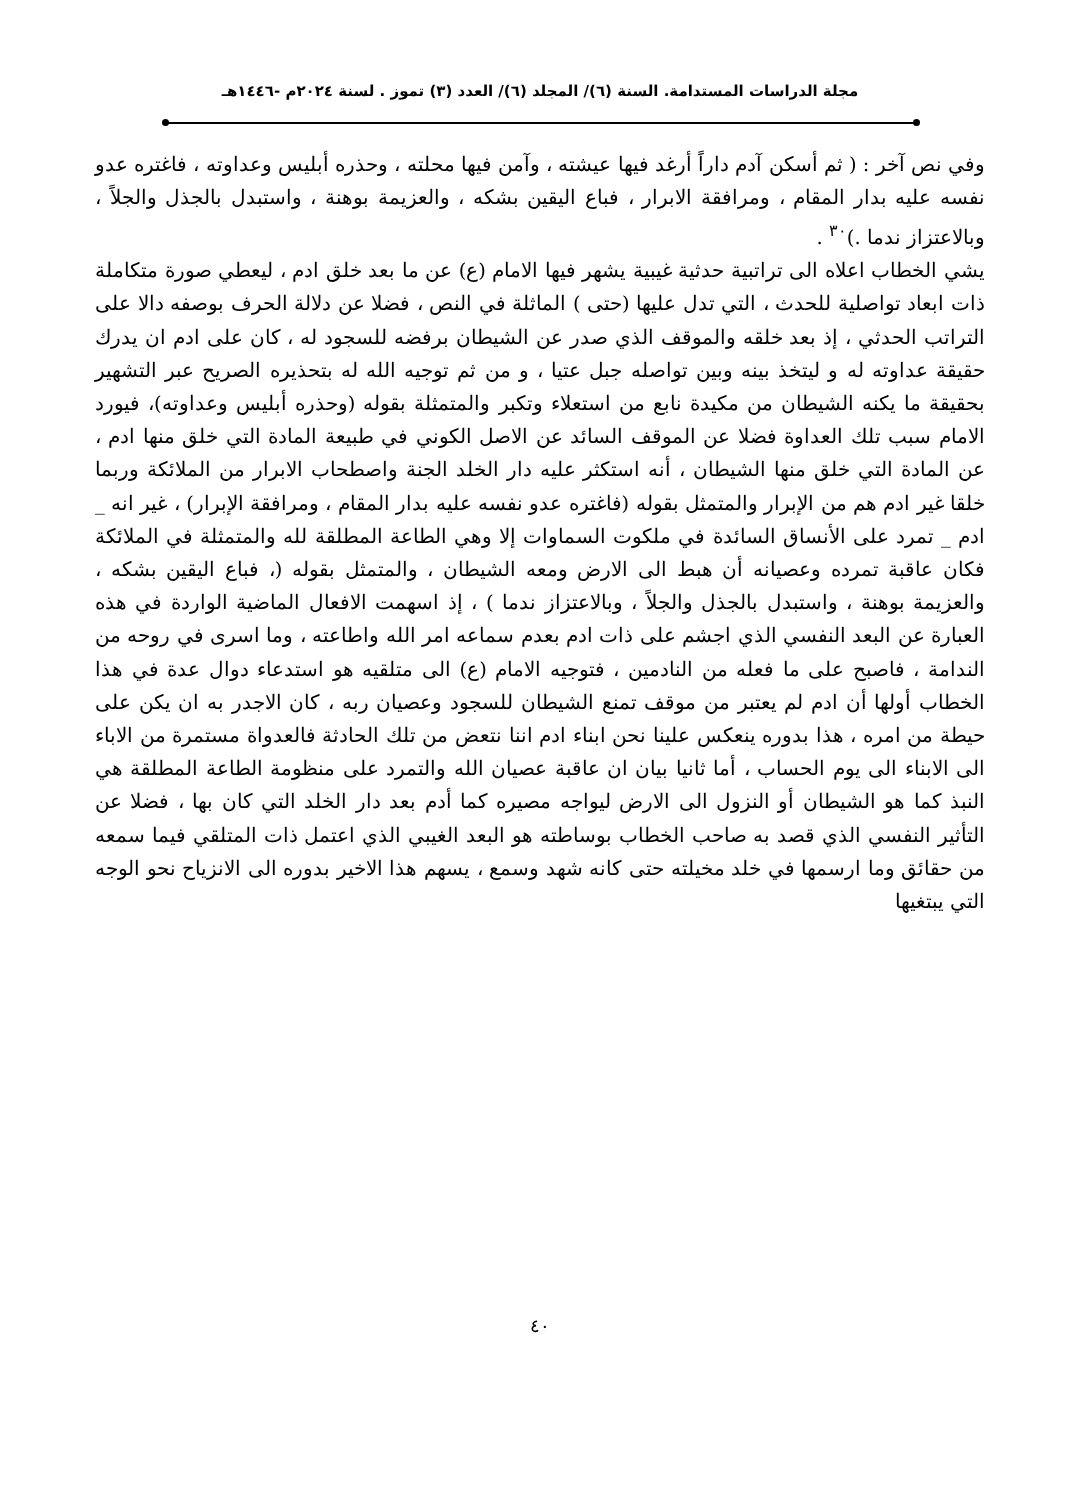مجلة الدراسات المستدامة. السنة (٦)/ المجلد (٦)/ العدد (٣) تموز . لسنة ٢٠٢٤م -١٤٤٦هـ
وفي نص آخر : ( ثم أسكن آدم داراً أرغد فيها عيشته ، وآمن فيها محلته ، وحذره أبليس وعداوته ، فاغتره عدو نفسه عليه بدار المقام ، ومرافقة الابرار ، فباع اليقين بشكه ، والعزيمة بوهنة ، واستبدل بالجذل والجلاً ، وبالاعتزاز ندما .)<sup>٣٠</sup> .
يشي الخطاب اعلاه الى تراتبية حدثية غيبية يشهر فيها الامام (ع) عن ما بعد خلق ادم ، ليعطي صورة متكاملة ذات ابعاد تواصلية للحدث ، التي تدل عليها (حتى ) الماثلة في النص ، فضلا عن دلالة الحرف بوصفه دالا على التراتب الحدثي ، إذ بعد خلقه والموقف الذي صدر عن الشيطان برفضه للسجود له ، كان على ادم ان يدرك حقيقة عداوته له و ليتخذ بينه وبين تواصله جبل عتيا ، و من ثم توجيه الله له بتحذيره الصريح عبر التشهير بحقيقة ما يكنه الشيطان من مكيدة نابع من استعلاء وتكبر والمتمثلة بقوله (وحذره أبليس وعداوته)، فيورد الامام سبب تلك العداوة فضلا عن الموقف السائد عن الاصل الكوني في طبيعة المادة التي خلق منها ادم ، عن المادة التي خلق منها الشيطان ، أنه استكثر عليه دار الخلد الجنة واصطحاب الابرار من الملائكة وربما خلقا غير ادم هم من الإبرار والمتمثل بقوله (فاغتره عدو نفسه عليه بدار المقام ، ومرافقة الإبرار) ، غير انه _ ادم _ تمرد على الأنساق السائدة في ملكوت السماوات إلا وهي الطاعة المطلقة لله والمتمثلة في الملائكة فكان عاقبة تمرده وعصيانه أن هبط الى الارض ومعه الشيطان ، والمتمثل بقوله (، فباع اليقين بشكه ، والعزيمة بوهنة ، واستبدل بالجذل والجلاً ، وبالاعتزاز ندما ) ، إذ اسهمت الافعال الماضية الواردة في هذه العبارة عن البعد النفسي الذي اجشم على ذات ادم بعدم سماعه امر الله واطاعته ، وما اسرى في روحه من الندامة ، فاصبح على ما فعله من النادمين ، فتوجيه الامام (ع) الى متلقيه هو استدعاء دوال عدة في هذا الخطاب أولها أن ادم لم يعتبر من موقف تمنع الشيطان للسجود وعصيان ربه ، كان الاجدر به ان يكن على حيطة من امره ، هذا بدوره ينعكس علينا نحن ابناء ادم اننا نتعض من تلك الحادثة فالعدواة مستمرة من الاباء الى الابناء الى يوم الحساب ، أما ثانيا بيان ان عاقبة عصيان الله والتمرد على منظومة الطاعة المطلقة هي النبذ كما هو الشيطان أو النزول الى الارض ليواجه مصيره كما أدم بعد دار الخلد التي كان بها ، فضلا عن التأثير النفسي الذي قصد به صاحب الخطاب بوساطته هو البعد الغيبي الذي اعتمل ذات المتلقي فيما سمعه من حقائق وما ارسمها في خلد مخيلته حتى كانه شهد وسمع ، يسهم هذا الاخير بدوره الى الانزياح نحو الوجه التي يبتغيها
٤٠